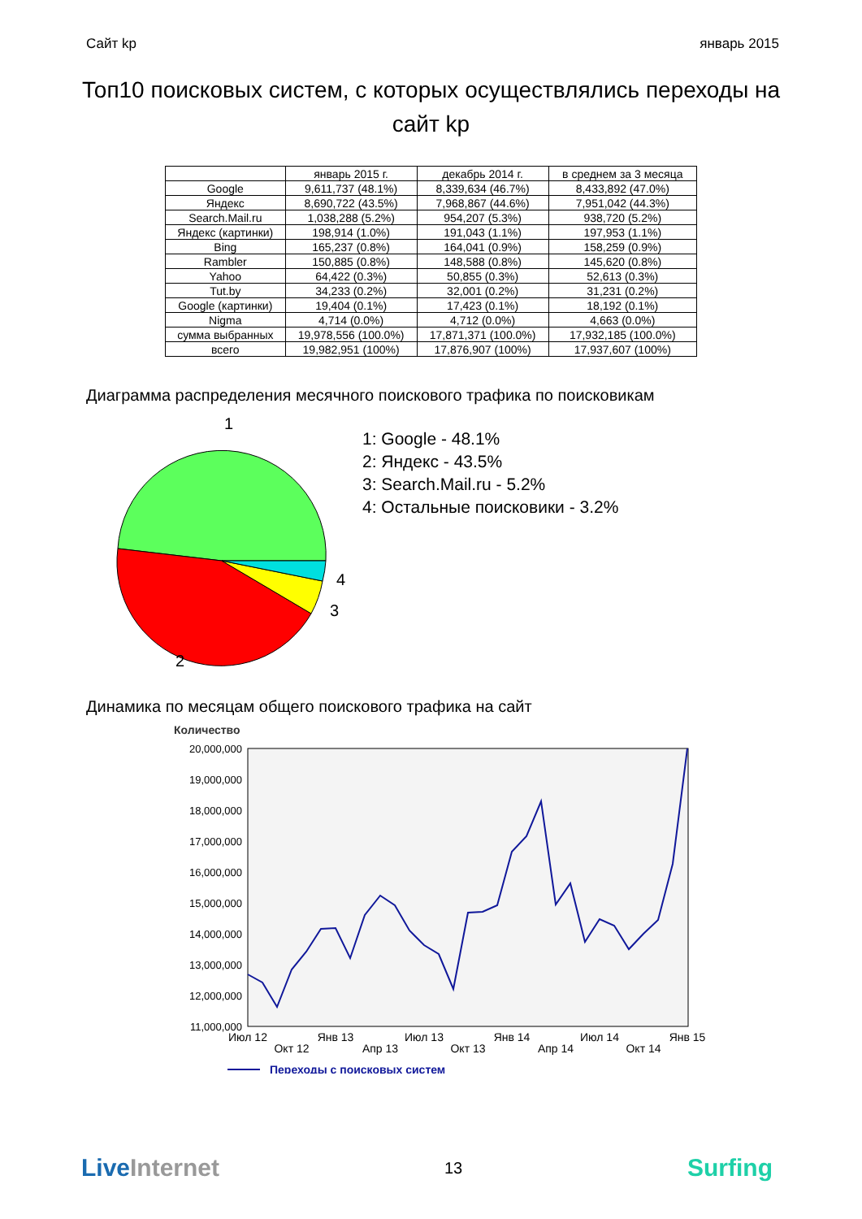Сайт kp январь 2015
Топ10 поисковых систем, с которых осуществлялись переходы на сайт kp
| | январь 2015 г. | декабрь 2014 г. | в среднем за 3 месяца |
| --- | --- | --- | --- |
| Google | 9,611,737 (48.1%) | 8,339,634 (46.7%) | 8,433,892 (47.0%) |
| Яндекс | 8,690,722 (43.5%) | 7,968,867 (44.6%) | 7,951,042 (44.3%) |
| Search.Mail.ru | 1,038,288 (5.2%) | 954,207 (5.3%) | 938,720 (5.2%) |
| Яндекс (картинки) | 198,914 (1.0%) | 191,043 (1.1%) | 197,953 (1.1%) |
| Bing | 165,237 (0.8%) | 164,041 (0.9%) | 158,259 (0.9%) |
| Rambler | 150,885 (0.8%) | 148,588 (0.8%) | 145,620 (0.8%) |
| Yahoo | 64,422 (0.3%) | 50,855 (0.3%) | 52,613 (0.3%) |
| Tut.by | 34,233 (0.2%) | 32,001 (0.2%) | 31,231 (0.2%) |
| Google (картинки) | 19,404 (0.1%) | 17,423 (0.1%) | 18,192 (0.1%) |
| Nigma | 4,714 (0.0%) | 4,712 (0.0%) | 4,663 (0.0%) |
| сумма выбранных | 19,978,556 (100.0%) | 17,871,371 (100.0%) | 17,932,185 (100.0%) |
| всего | 19,982,951 (100%) | 17,876,907 (100%) | 17,937,607 (100%) |
Диаграмма распределения месячного поискового трафика по поисковикам
1
4
3
2
1: Google - 48.1%
2: Яндекс - 43.5%
3: Search.Mail.ru - 5.2%
4: Остальные поисковики - 3.2%
Динамика по месяцам общего поискового трафика на сайт
Количество
20,000,000
19,000,000
18,000,000
17,000,000
16,000,000
15,000,000
14,000,000
13,000,000
12,000,000
11,000,000
Июл 12
Окт 12
Янв 13
Апр 13
Июл 13
Окт 13
Янв 14
Апр 14
Июл 14
Окт 14
Янв 15
Переходы с поисковых систем
LiveInternet 13 Surfing